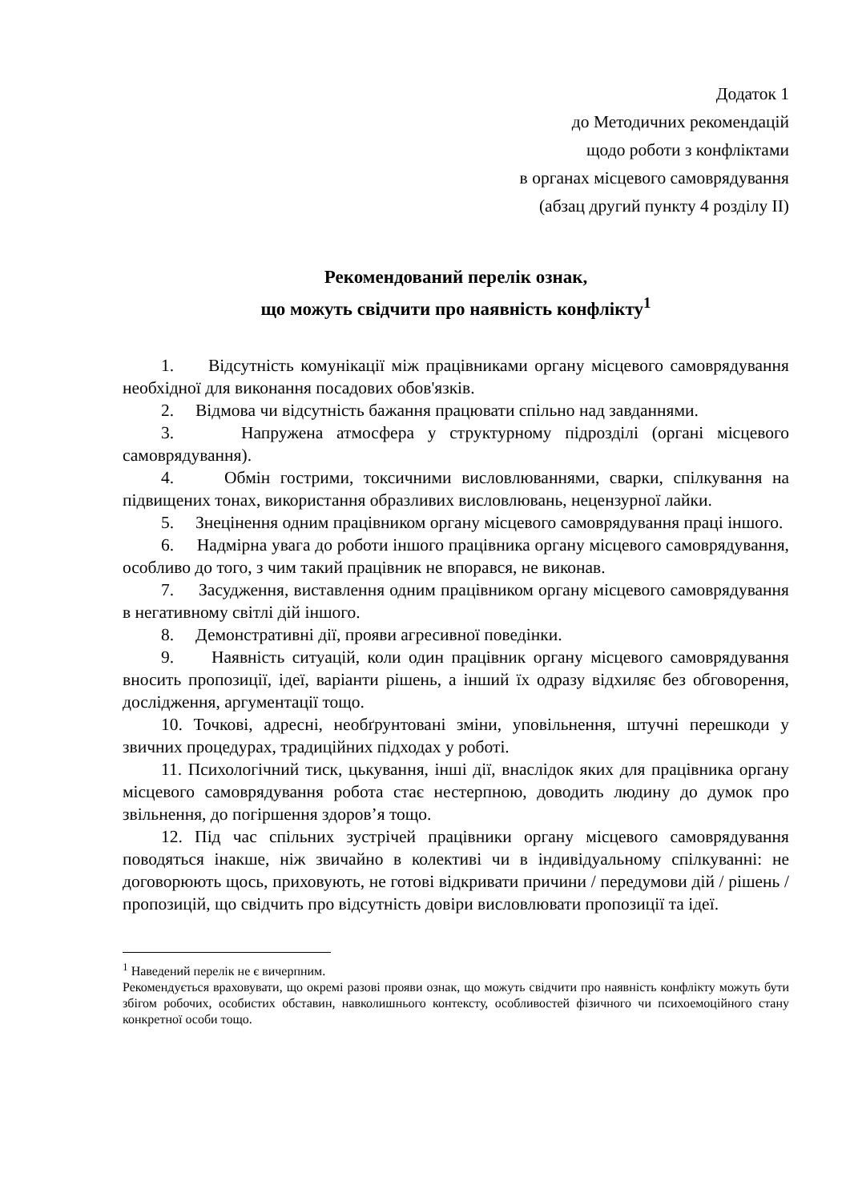Додаток 1
до Методичних рекомендацій
щодо роботи з конфліктами
в органах місцевого самоврядування
(абзац другий пункту 4 розділу ІІ)
Рекомендований перелік ознак,
що можуть свідчити про наявність конфлікту<sup>1</sup>
1. Відсутність комунікації між працівниками органу місцевого самоврядування необхідної для виконання посадових обов'язків.
2. Відмова чи відсутність бажання працювати спільно над завданнями.
3. Напружена атмосфера у структурному підрозділі (органі місцевого самоврядування).
4. Обмін гострими, токсичними висловлюваннями, сварки, спілкування на підвищених тонах, використання образливих висловлювань, нецензурної лайки.
5. Знецінення одним працівником органу місцевого самоврядування праці іншого.
6. Надмірна увага до роботи іншого працівника органу місцевого самоврядування, особливо до того, з чим такий працівник не впорався, не виконав.
7. Засудження, виставлення одним працівником органу місцевого самоврядування в негативному світлі дій іншого.
8. Демонстративні дії, прояви агресивної поведінки.
9. Наявність ситуацій, коли один працівник органу місцевого самоврядування вносить пропозиції, ідеї, варіанти рішень, а інший їх одразу відхиляє без обговорення, дослідження, аргументації тощо.
10. Точкові, адресні, необґрунтовані зміни, уповільнення, штучні перешкоди у звичних процедурах, традиційних підходах у роботі.
11. Психологічний тиск, цькування, інші дії, внаслідок яких для працівника органу місцевого самоврядування робота стає нестерпною, доводить людину до думок про звільнення, до погіршення здоров’я тощо.
12. Під час спільних зустрічей працівники органу місцевого самоврядування поводяться інакше, ніж звичайно в колективі чи в індивідуальному спілкуванні: не договорюють щось, приховують, не готові відкривати причини / передумови дій / рішень / пропозицій, що свідчить про відсутність довіри висловлювати пропозиції та ідеї.
<sup>1</sup> Наведений перелік не є вичерпним.
Рекомендується враховувати, що окремі разові прояви ознак, що можуть свідчити про наявність конфлікту можуть бути збігом робочих, особистих обставин, навколишнього контексту, особливостей фізичного чи психоемоційного стану конкретної особи тощо.